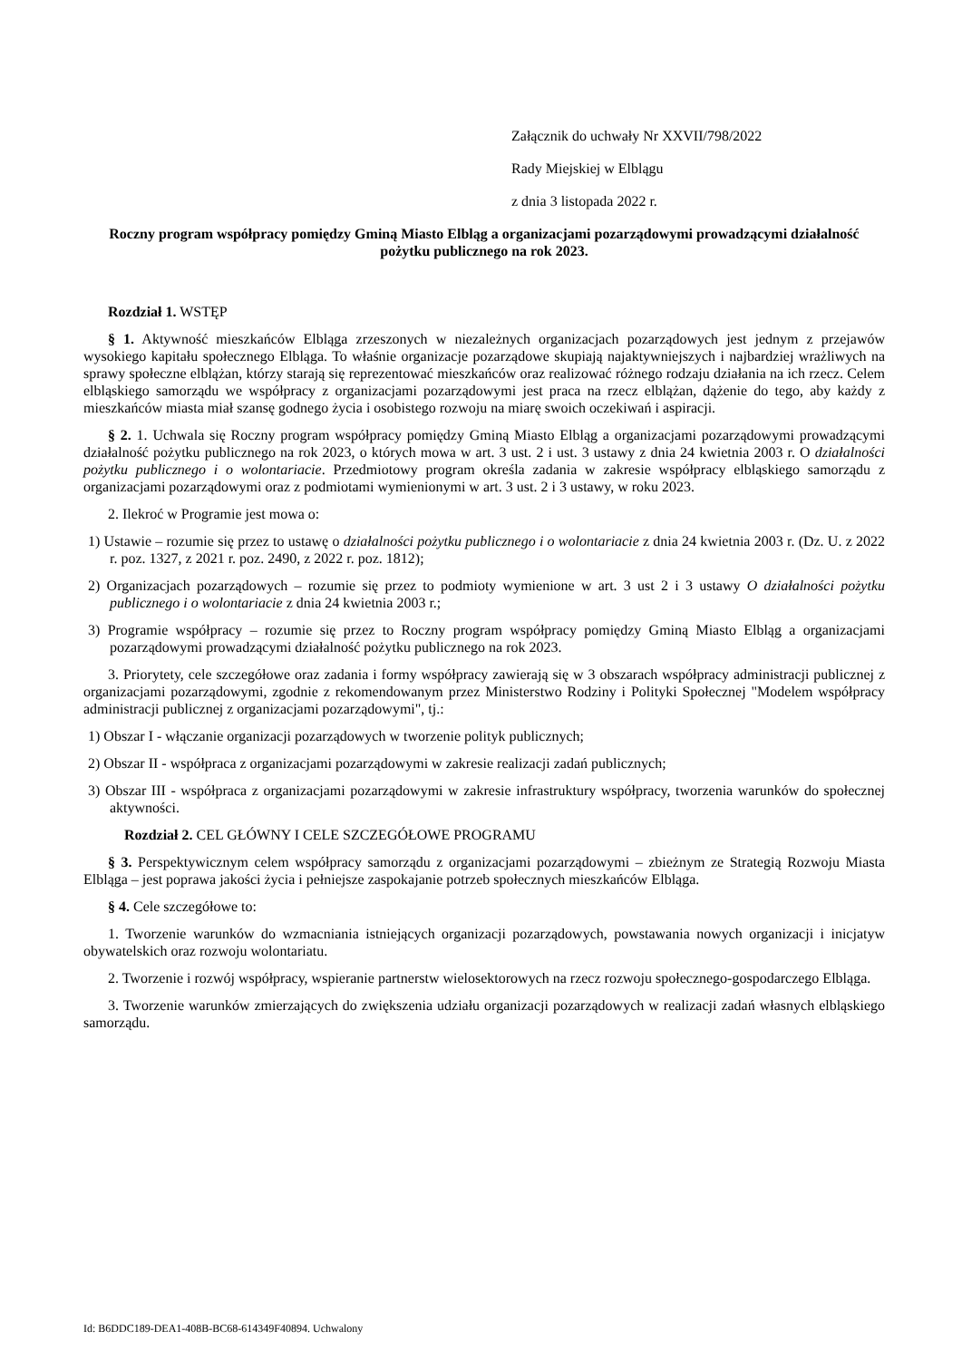Załącznik do uchwały Nr XXVII/798/2022
Rady Miejskiej w Elblągu
z dnia 3 listopada 2022 r.
Roczny program współpracy pomiędzy Gminą Miasto Elbląg a organizacjami pozarządowymi prowadzącymi działalność pożytku publicznego na rok 2023.
Rozdział 1. WSTĘP
§ 1. Aktywność mieszkańców Elbląga zrzeszonych w niezależnych organizacjach pozarządowych jest jednym z przejawów wysokiego kapitału społecznego Elbląga. To właśnie organizacje pozarządowe skupiają najaktywniejszych i najbardziej wrażliwych na sprawy społeczne elblążan, którzy starają się reprezentować mieszkańców oraz realizować różnego rodzaju działania na ich rzecz. Celem elbląskiego samorządu we współpracy z organizacjami pozarządowymi jest praca na rzecz elblążan, dążenie do tego, aby każdy z mieszkańców miasta miał szansę godnego życia i osobistego rozwoju na miarę swoich oczekiwań i aspiracji.
§ 2. 1. Uchwala się Roczny program współpracy pomiędzy Gminą Miasto Elbląg a organizacjami pozarządowymi prowadzącymi działalność pożytku publicznego na rok 2023, o których mowa w art. 3 ust. 2 i ust. 3 ustawy z dnia 24 kwietnia 2003 r. O działalności pożytku publicznego i o wolontariacie. Przedmiotowy program określa zadania w zakresie współpracy elbląskiego samorządu z organizacjami pozarządowymi oraz z podmiotami wymienionymi w art. 3 ust. 2 i 3 ustawy, w roku 2023.
2. Ilekroć w Programie jest mowa o:
1) Ustawie – rozumie się przez to ustawę o działalności pożytku publicznego i o wolontariacie z dnia 24 kwietnia 2003 r. (Dz. U. z 2022 r. poz. 1327, z 2021 r. poz. 2490, z 2022 r. poz. 1812);
2) Organizacjach pozarządowych – rozumie się przez to podmioty wymienione w art. 3 ust 2 i 3 ustawy O działalności pożytku publicznego i o wolontariacie z dnia 24 kwietnia 2003 r.;
3) Programie współpracy – rozumie się przez to Roczny program współpracy pomiędzy Gminą Miasto Elbląg a organizacjami pozarządowymi prowadzącymi działalność pożytku publicznego na rok 2023.
3. Priorytety, cele szczegółowe oraz zadania i formy współpracy zawierają się w 3 obszarach współpracy administracji publicznej z organizacjami pozarządowymi, zgodnie z rekomendowanym przez Ministerstwo Rodziny i Polityki Społecznej "Modelem współpracy administracji publicznej z organizacjami pozarządowymi", tj.:
1) Obszar I - włączanie organizacji pozarządowych w tworzenie polityk publicznych;
2) Obszar II - współpraca z organizacjami pozarządowymi w zakresie realizacji zadań publicznych;
3) Obszar III - współpraca z organizacjami pozarządowymi w zakresie infrastruktury współpracy, tworzenia warunków do społecznej aktywności.
Rozdział 2. CEL GŁÓWNY I CELE SZCZEGÓŁOWE PROGRAMU
§ 3. Perspektywicznym celem współpracy samorządu z organizacjami pozarządowymi – zbieżnym ze Strategią Rozwoju Miasta Elbląga – jest poprawa jakości życia i pełniejsze zaspokajanie potrzeb społecznych mieszkańców Elbląga.
§ 4. Cele szczegółowe to:
1. Tworzenie warunków do wzmacniania istniejących organizacji pozarządowych, powstawania nowych organizacji i inicjatyw obywatelskich oraz rozwoju wolontariatu.
2. Tworzenie i rozwój współpracy, wspieranie partnerstw wielosektorowych na rzecz rozwoju społecznego-gospodarczego Elbląga.
3. Tworzenie warunków zmierzających do zwiększenia udziału organizacji pozarządowych w realizacji zadań własnych elbląskiego samorządu.
Id: B6DDC189-DEA1-408B-BC68-614349F40894. Uchwalony